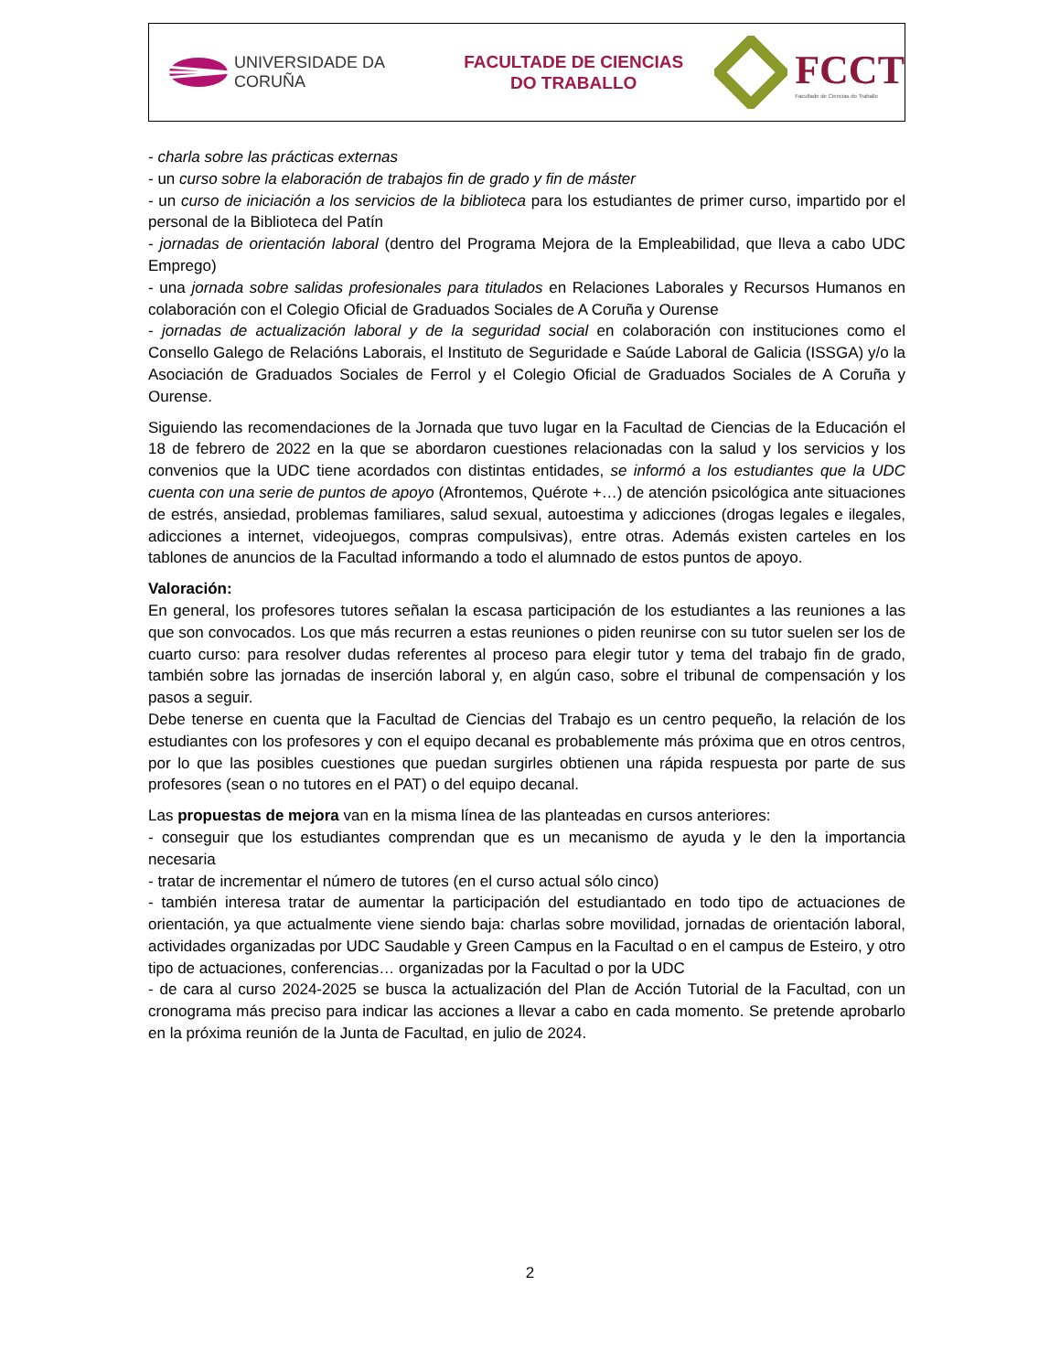UNIVERSIDADE DA CORUÑA
FACULTADE DE CIENCIAS
DO TRABALLO
FCCT
Facultade de Ciencias do Traballo
- charla sobre las prácticas externas
- un curso sobre la elaboración de trabajos fin de grado y fin de máster
- un curso de iniciación a los servicios de la biblioteca para los estudiantes de primer curso, impartido por el personal de la Biblioteca del Patín
- jornadas de orientación laboral (dentro del Programa Mejora de la Empleabilidad, que lleva a cabo UDC Emprego)
- una jornada sobre salidas profesionales para titulados en Relaciones Laborales y Recursos Humanos en colaboración con el Colegio Oficial de Graduados Sociales de A Coruña y Ourense
- jornadas de actualización laboral y de la seguridad social en colaboración con instituciones como el Consello Galego de Relacións Laborais, el Instituto de Seguridade e Saúde Laboral de Galicia (ISSGA) y/o la Asociación de Graduados Sociales de Ferrol y el Colegio Oficial de Graduados Sociales de A Coruña y Ourense.
Siguiendo las recomendaciones de la Jornada que tuvo lugar en la Facultad de Ciencias de la Educación el 18 de febrero de 2022 en la que se abordaron cuestiones relacionadas con la salud y los servicios y los convenios que la UDC tiene acordados con distintas entidades, se informó a los estudiantes que la UDC cuenta con una serie de puntos de apoyo (Afrontemos, Quérote +…) de atención psicológica ante situaciones de estrés, ansiedad, problemas familiares, salud sexual, autoestima y adicciones (drogas legales e ilegales, adicciones a internet, videojuegos, compras compulsivas), entre otras. Además existen carteles en los tablones de anuncios de la Facultad informando a todo el alumnado de estos puntos de apoyo.
Valoración:
En general, los profesores tutores señalan la escasa participación de los estudiantes a las reuniones a las que son convocados. Los que más recurren a estas reuniones o piden reunirse con su tutor suelen ser los de cuarto curso: para resolver dudas referentes al proceso para elegir tutor y tema del trabajo fin de grado, también sobre las jornadas de inserción laboral y, en algún caso, sobre el tribunal de compensación y los pasos a seguir.
Debe tenerse en cuenta que la Facultad de Ciencias del Trabajo es un centro pequeño, la relación de los estudiantes con los profesores y con el equipo decanal es probablemente más próxima que en otros centros, por lo que las posibles cuestiones que puedan surgirles obtienen una rápida respuesta por parte de sus profesores (sean o no tutores en el PAT) o del equipo decanal.
Las propuestas de mejora van en la misma línea de las planteadas en cursos anteriores:
- conseguir que los estudiantes comprendan que es un mecanismo de ayuda y le den la importancia necesaria
- tratar de incrementar el número de tutores (en el curso actual sólo cinco)
- también interesa tratar de aumentar la participación del estudiantado en todo tipo de actuaciones de orientación, ya que actualmente viene siendo baja: charlas sobre movilidad, jornadas de orientación laboral, actividades organizadas por UDC Saudable y Green Campus en la Facultad o en el campus de Esteiro, y otro tipo de actuaciones, conferencias… organizadas por la Facultad o por la UDC
- de cara al curso 2024-2025 se busca la actualización del Plan de Acción Tutorial de la Facultad, con un cronograma más preciso para indicar las acciones a llevar a cabo en cada momento. Se pretende aprobarlo en la próxima reunión de la Junta de Facultad, en julio de 2024.
2